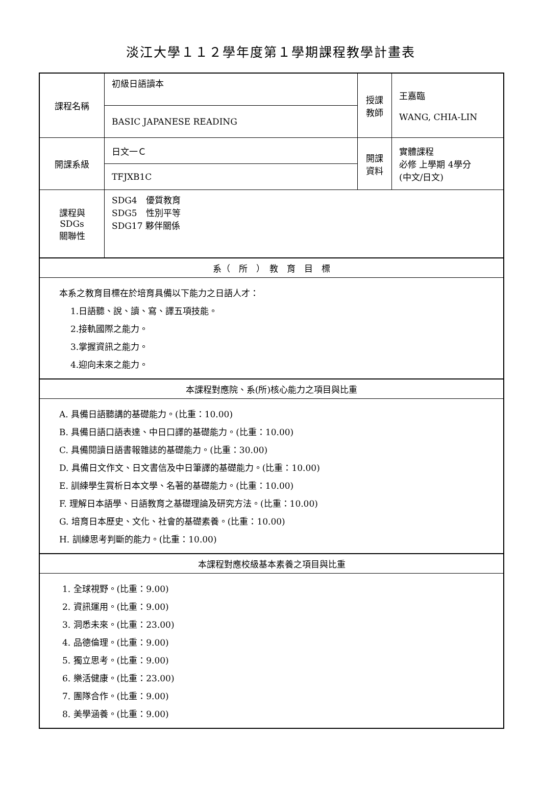淡江大學１１２學年度第１學期課程教學計畫表
| 課程名稱 | 初級日語讀本 | 授課 教師 | 王嘉臨 WANG, CHIA-LIN |
| | BASIC JAPANESE READING | | |
| 開課系級 | 日文一Ｃ | 開課 資料 | 實體課程 必修 上學期 4學分 (中文/日文) |
| | TFJXB1C | | |
| 課程與SDGs 關聯性 | SDG4 優質教育 SDG5 性別平等 SDG17 夥伴關係 | | |
| 系（ 所 ） 教 育 目 標 | | | |
| 本系之教育目標在於培育具備以下能力之日語人才： 1.日語聽、說、讀、寫、譯五項技能。 2.接軌國際之能力。 3.掌握資訊之能力。 4.迎向未來之能力。 | | | |
| 本課程對應院、系(所)核心能力之項目與比重 | | | |
| A. 具備日語聽講的基礎能力。(比重：10.00) B. 具備日語口語表達、中日口譯的基礎能力。(比重：10.00) C. 具備閱讀日語書報雜誌的基礎能力。(比重：30.00) D. 具備日文作文、日文書信及中日筆譯的基礎能力。(比重：10.00) E. 訓練學生賞析日本文學、名著的基礎能力。(比重：10.00) F. 理解日本語學、日語教育之基礎理論及研究方法。(比重：10.00) G. 培育日本歷史、文化、社會的基礎素養。(比重：10.00) H. 訓練思考判斷的能力。(比重：10.00) | | | |
| 本課程對應校級基本素養之項目與比重 | | | |
| 1. 全球視野。(比重：9.00) 2. 資訊運用。(比重：9.00) 3. 洞悉未來。(比重：23.00) 4. 品德倫理。(比重：9.00) 5. 獨立思考。(比重：9.00) 6. 樂活健康。(比重：23.00) 7. 團隊合作。(比重：9.00) 8. 美學涵養。(比重：9.00) | | | |